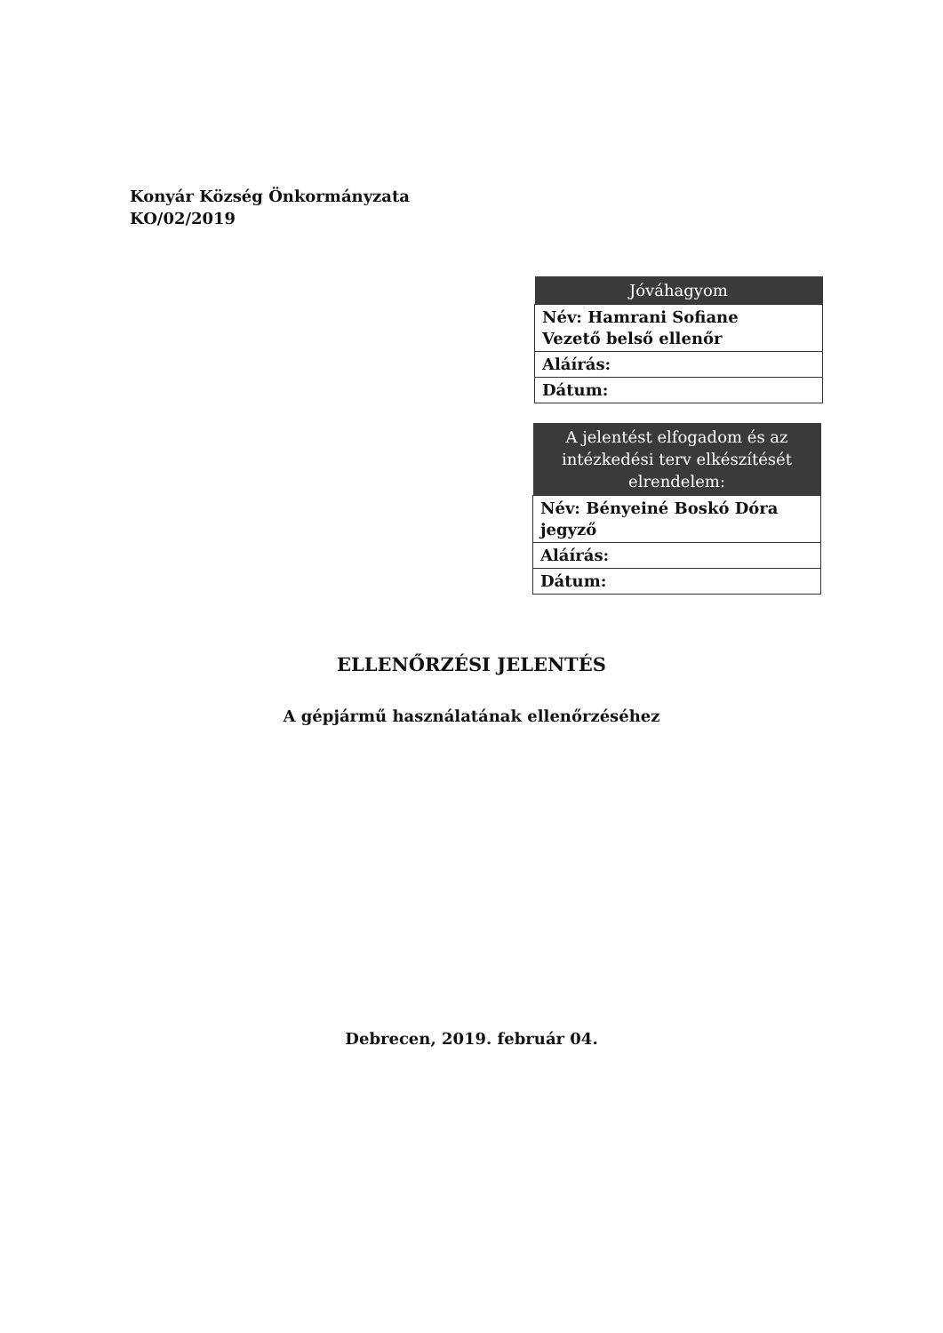Konyár Község Önkormányzata
KO/02/2019
| Jóváhagyom |
| --- |
| Név: Hamrani Sofiane Vezető belső ellenőr |
| Aláírás: |
| Dátum: |
| A jelentést elfogadom és az intézkedési terv elkészítését elrendelem: |
| --- |
| Név: Bényeiné Boskó Dóra jegyző |
| Aláírás: |
| Dátum: |
ELLENŐRZÉSI JELENTÉS
A gépjármű használatának ellenőrzéséhez
Debrecen, 2019. február 04.